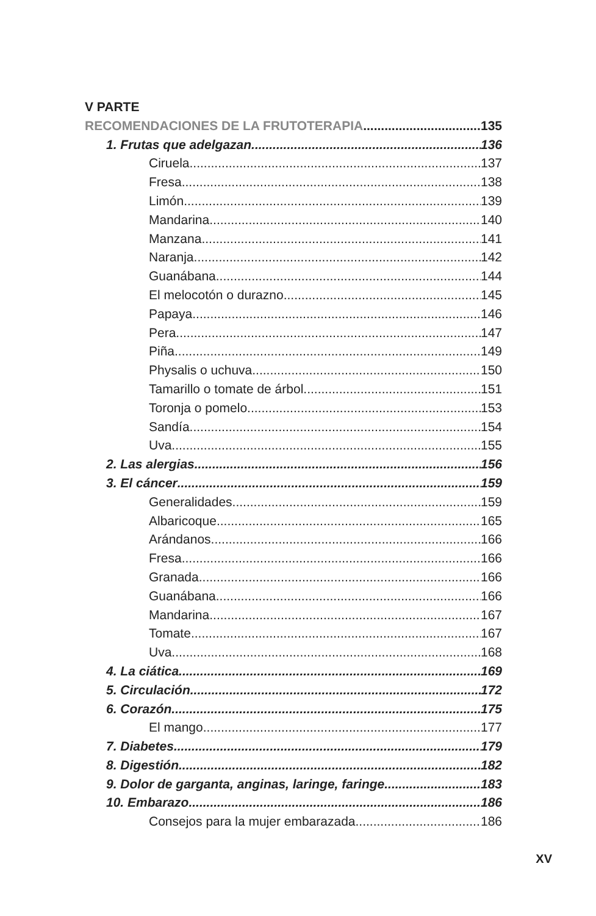V PARTE
RECOMENDACIONES DE LA FRUTOTERAPIA 135
1. Frutas que adelgazan 136
Ciruela 137
Fresa 138
Limón 139
Mandarina 140
Manzana 141
Naranja 142
Guanábana 144
El melocotón o durazno 145
Papaya 146
Pera 147
Piña 149
Physalis o uchuva 150
Tamarillo o tomate de árbol 151
Toronja o pomelo 153
Sandía 154
Uva 155
2. Las alergias 156
3. El cáncer 159
Generalidades 159
Albaricoque 165
Arándanos 166
Fresa 166
Granada 166
Guanábana 166
Mandarina 167
Tomate 167
Uva 168
4. La ciática 169
5. Circulación 172
6. Corazón 175
El mango 177
7. Diabetes 179
8. Digestión 182
9. Dolor de garganta, anginas, laringe, faringe 183
10. Embarazo 186
Consejos para la mujer embarazada 186
XV